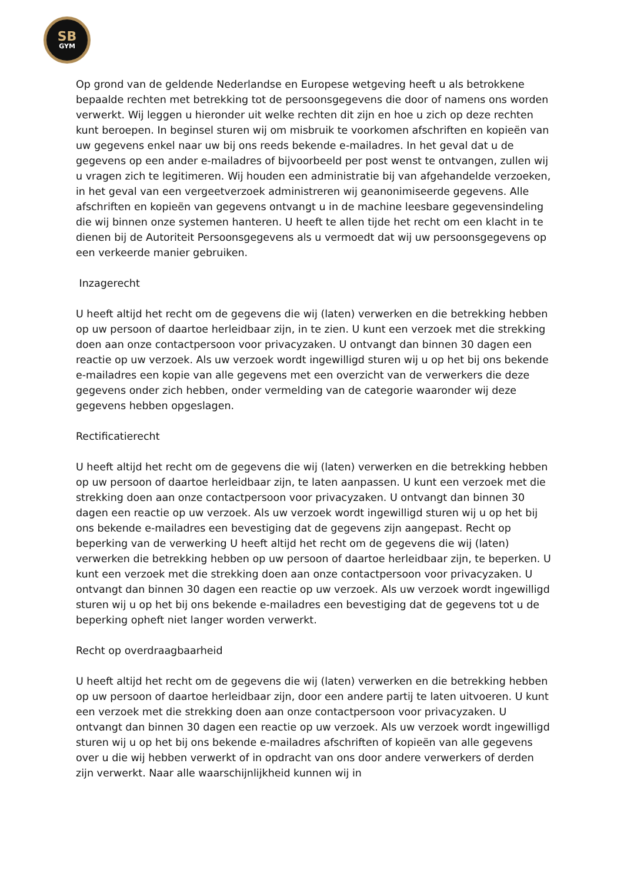SB
GYM
Op grond van de geldende Nederlandse en Europese wetgeving heeft u als betrokkene bepaalde rechten met betrekking tot de persoonsgegevens die door of namens ons worden verwerkt. Wij leggen u hieronder uit welke rechten dit zijn en hoe u zich op deze rechten kunt beroepen. In beginsel sturen wij om misbruik te voorkomen afschriften en kopieën van uw gegevens enkel naar uw bij ons reeds bekende e-mailadres. In het geval dat u de gegevens op een ander e-mailadres of bijvoorbeeld per post wenst te ontvangen, zullen wij u vragen zich te legitimeren. Wij houden een administratie bij van afgehandelde verzoeken, in het geval van een vergeetverzoek administreren wij geanonimiseerde gegevens. Alle afschriften en kopieën van gegevens ontvangt u in de machine leesbare gegevensindeling die wij binnen onze systemen hanteren. U heeft te allen tijde het recht om een klacht in te dienen bij de Autoriteit Persoonsgegevens als u vermoedt dat wij uw persoonsgegevens op een verkeerde manier gebruiken.
Inzagerecht
U heeft altijd het recht om de gegevens die wij (laten) verwerken en die betrekking hebben op uw persoon of daartoe herleidbaar zijn, in te zien. U kunt een verzoek met die strekking doen aan onze contactpersoon voor privacyzaken. U ontvangt dan binnen 30 dagen een reactie op uw verzoek. Als uw verzoek wordt ingewilligd sturen wij u op het bij ons bekende e-mailadres een kopie van alle gegevens met een overzicht van de verwerkers die deze gegevens onder zich hebben, onder vermelding van de categorie waaronder wij deze gegevens hebben opgeslagen.
Rectificatierecht
U heeft altijd het recht om de gegevens die wij (laten) verwerken en die betrekking hebben op uw persoon of daartoe herleidbaar zijn, te laten aanpassen. U kunt een verzoek met die strekking doen aan onze contactpersoon voor privacyzaken. U ontvangt dan binnen 30 dagen een reactie op uw verzoek. Als uw verzoek wordt ingewilligd sturen wij u op het bij ons bekende e-mailadres een bevestiging dat de gegevens zijn aangepast. Recht op beperking van de verwerking U heeft altijd het recht om de gegevens die wij (laten) verwerken die betrekking hebben op uw persoon of daartoe herleidbaar zijn, te beperken. U kunt een verzoek met die strekking doen aan onze contactpersoon voor privacyzaken. U ontvangt dan binnen 30 dagen een reactie op uw verzoek. Als uw verzoek wordt ingewilligd sturen wij u op het bij ons bekende e-mailadres een bevestiging dat de gegevens tot u de beperking opheft niet langer worden verwerkt.
Recht op overdraagbaarheid
U heeft altijd het recht om de gegevens die wij (laten) verwerken en die betrekking hebben op uw persoon of daartoe herleidbaar zijn, door een andere partij te laten uitvoeren. U kunt een verzoek met die strekking doen aan onze contactpersoon voor privacyzaken. U ontvangt dan binnen 30 dagen een reactie op uw verzoek. Als uw verzoek wordt ingewilligd sturen wij u op het bij ons bekende e-mailadres afschriften of kopieën van alle gegevens over u die wij hebben verwerkt of in opdracht van ons door andere verwerkers of derden zijn verwerkt. Naar alle waarschijnlijkheid kunnen wij in